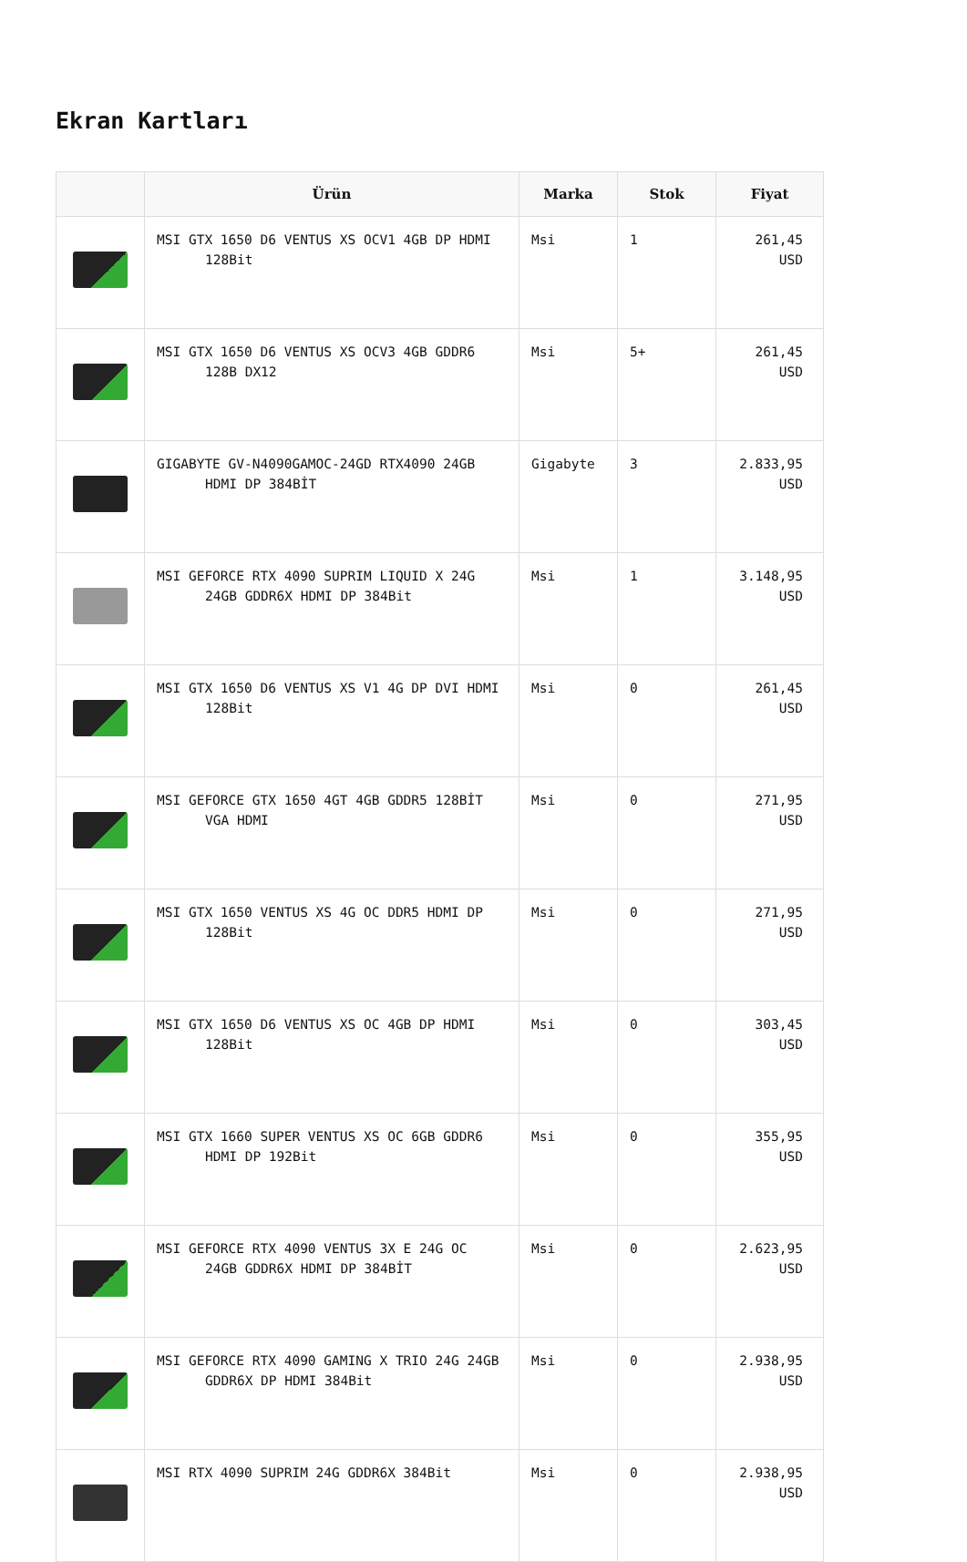Ekran Kartları
| | Ürün | Marka | Stok | Fiyat |
| --- | --- | --- | --- | --- |
| | MSI GTX 1650 D6 VENTUS XS OCV1 4GB DP HDMI 128Bit | Msi | 1 | 261,45 USD |
| | MSI GTX 1650 D6 VENTUS XS OCV3 4GB GDDR6 128B DX12 | Msi | 5+ | 261,45 USD |
| | GIGABYTE GV-N4090GAMOC-24GD RTX4090 24GB HDMI DP 384BİT | Gigabyte | 3 | 2.833,95 USD |
| | MSI GEFORCE RTX 4090 SUPRIM LIQUID X 24G 24GB GDDR6X HDMI DP 384Bit | Msi | 1 | 3.148,95 USD |
| | MSI GTX 1650 D6 VENTUS XS V1 4G DP DVI HDMI 128Bit | Msi | 0 | 261,45 USD |
| | MSI GEFORCE GTX 1650 4GT 4GB GDDR5 128BİT VGA HDMI | Msi | 0 | 271,95 USD |
| | MSI GTX 1650 VENTUS XS 4G OC DDR5 HDMI DP 128Bit | Msi | 0 | 271,95 USD |
| | MSI GTX 1650 D6 VENTUS XS OC 4GB DP HDMI 128Bit | Msi | 0 | 303,45 USD |
| | MSI GTX 1660 SUPER VENTUS XS OC 6GB GDDR6 HDMI DP 192Bit | Msi | 0 | 355,95 USD |
| | MSI GEFORCE RTX 4090 VENTUS 3X E 24G OC 24GB GDDR6X HDMI DP 384BİT | Msi | 0 | 2.623,95 USD |
| | MSI GEFORCE RTX 4090 GAMING X TRIO 24G 24GB GDDR6X DP HDMI 384Bit | Msi | 0 | 2.938,95 USD |
| | MSI RTX 4090 SUPRIM 24G GDDR6X 384Bit | Msi | 0 | 2.938,95 USD |